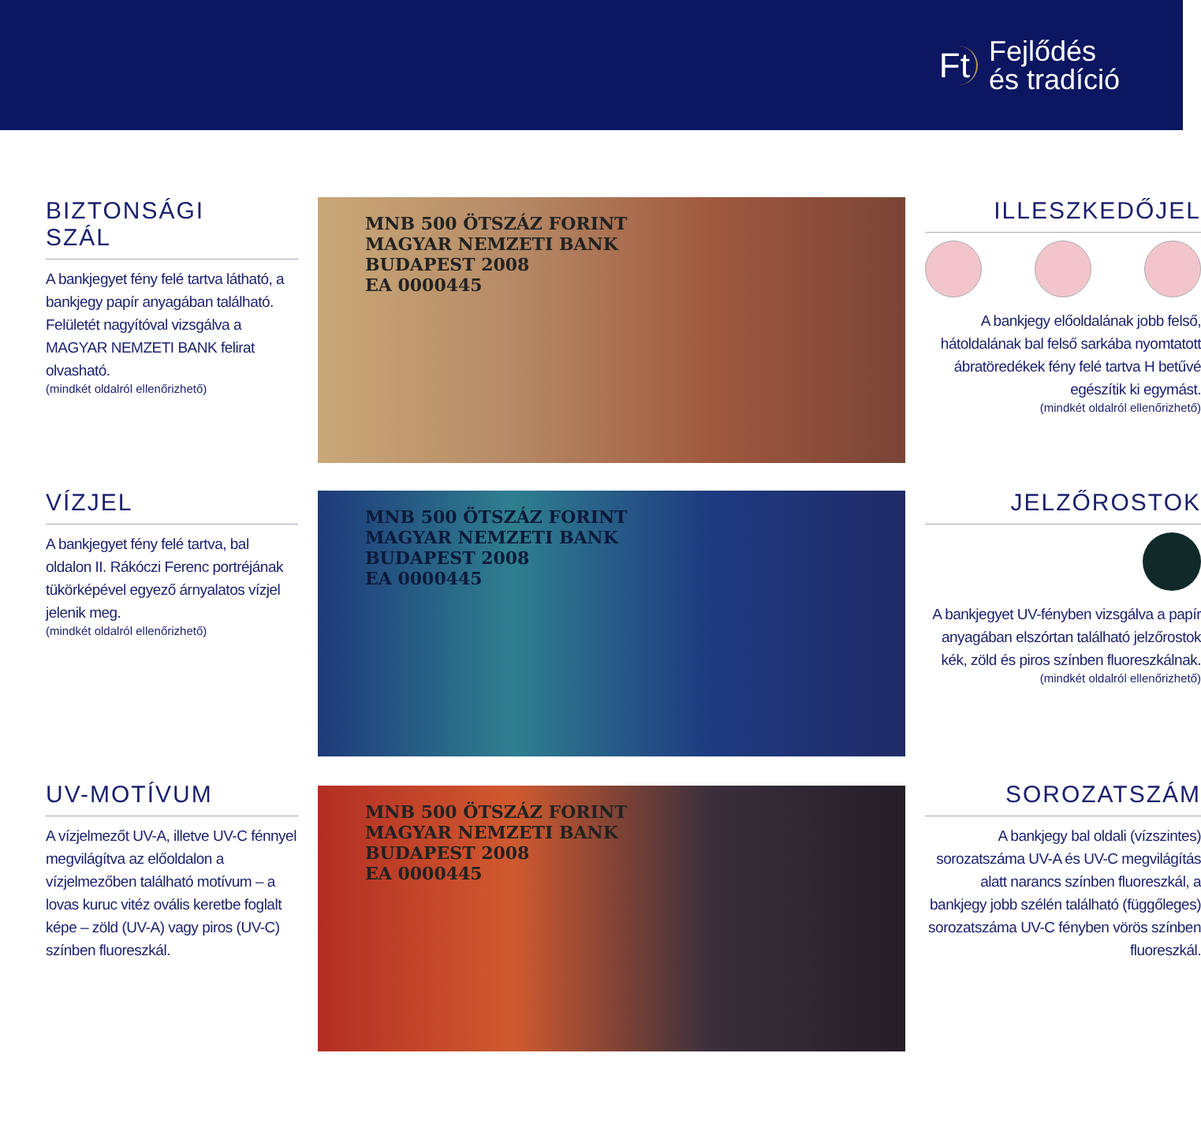Ft Fejlődés
és tradíció
BIZTONSÁGI
SZÁL
A bankjegyet fény felé tartva látható, a bankjegy papír anyagában található. Felületét nagyítóval vizsgálva a MAGYAR NEMZETI BANK felirat olvasható.
(mindkét oldalról ellenőrizhető)
VÍZJEL
A bankjegyet fény felé tartva, bal oldalon II. Rákóczi Ferenc portréjának tükörképével egyező árnyalatos vízjel jelenik meg.
(mindkét oldalról ellenőrizhető)
UV-MOTÍVUM
A vízjelmezőt UV-A, illetve UV-C fénnyel megvilágítva az előoldalon a vízjelmezőben található motívum – a lovas kuruc vitéz ovális keretbe foglalt képe – zöld (UV-A) vagy piros (UV-C) színben fluoreszkál.
MNB 500 ÖTSZÁZ FORINT
MAGYAR NEMZETI BANK
BUDAPEST 2008
EA 0000445
MNB 500 ÖTSZÁZ FORINT
MAGYAR NEMZETI BANK
BUDAPEST 2008
EA 0000445
MNB 500 ÖTSZÁZ FORINT
MAGYAR NEMZETI BANK
BUDAPEST 2008
EA 0000445
ILLESZKEDŐJEL
A bankjegy előoldalának jobb felső, hátoldalának bal felső sarkába nyomtatott ábratöredékek fény felé tartva H betűvé egészítik ki egymást.
(mindkét oldalról ellenőrizhető)
JELZŐROSTOK
A bankjegyet UV-fényben vizsgálva a papír anyagában elszórtan található jelzőrostok kék, zöld és piros színben fluoreszkálnak.
(mindkét oldalról ellenőrizhető)
SOROZATSZÁM
A bankjegy bal oldali (vízszintes) sorozatszáma UV-A és UV-C megvilágítás alatt narancs színben fluoreszkál, a bankjegy jobb szélén található (függőleges) sorozatszáma UV-C fényben vörös színben fluoreszkál.